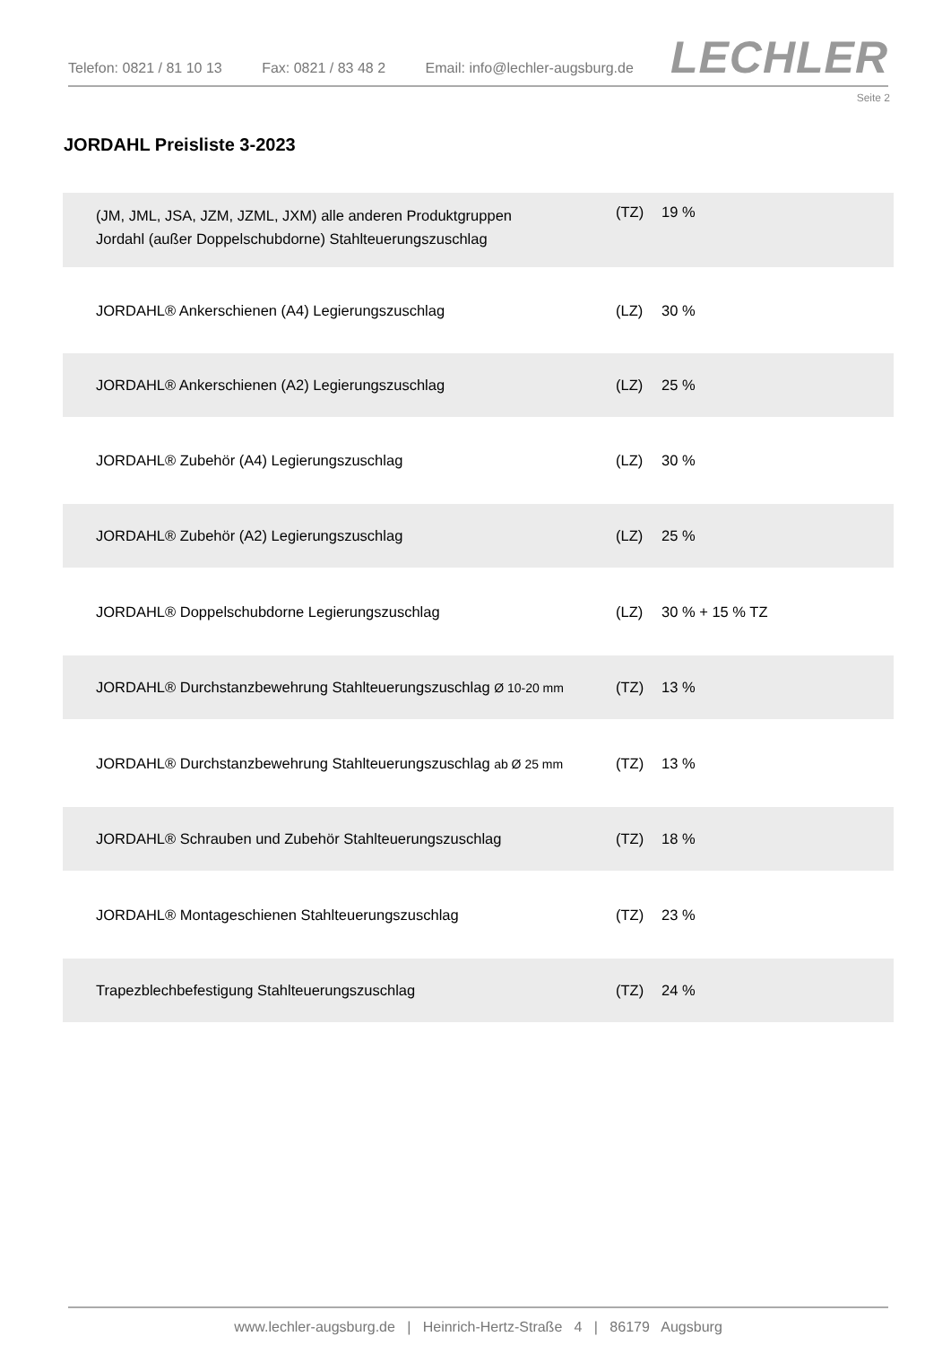Telefon: 0821 / 81 10 13 Fax: 0821 / 83 48 2 Email: info@lechler-augsburg.de
LECHLER
Seite 2
JORDAHL Preisliste 3-2023
| (JM, JML, JSA, JZM, JZML, JXM) alle anderen Produktgruppen Jordahl (außer Doppelschubdorne) Stahlteuerungszuschlag | (TZ) | 19 % |
| JORDAHL® Ankerschienen (A4) Legierungszuschlag | (LZ) | 30 % |
| JORDAHL® Ankerschienen (A2) Legierungszuschlag | (LZ) | 25 % |
| JORDAHL® Zubehör (A4) Legierungszuschlag | (LZ) | 30 % |
| JORDAHL® Zubehör (A2) Legierungszuschlag | (LZ) | 25 % |
| JORDAHL® Doppelschubdorne Legierungszuschlag | (LZ) | 30 % + 15 % TZ |
| JORDAHL® Durchstanzbewehrung Stahlteuerungszuschlag Ø 10-20 mm | (TZ) | 13 % |
| JORDAHL® Durchstanzbewehrung Stahlteuerungszuschlag ab Ø 25 mm | (TZ) | 13 % |
| JORDAHL® Schrauben und Zubehör Stahlteuerungszuschlag | (TZ) | 18 % |
| JORDAHL® Montageschienen Stahlteuerungszuschlag | (TZ) | 23 % |
| Trapezblechbefestigung Stahlteuerungszuschlag | (TZ) | 24 % |
www.lechler-augsburg.de | Heinrich-Hertz-Straße 4 | 86179 Augsburg